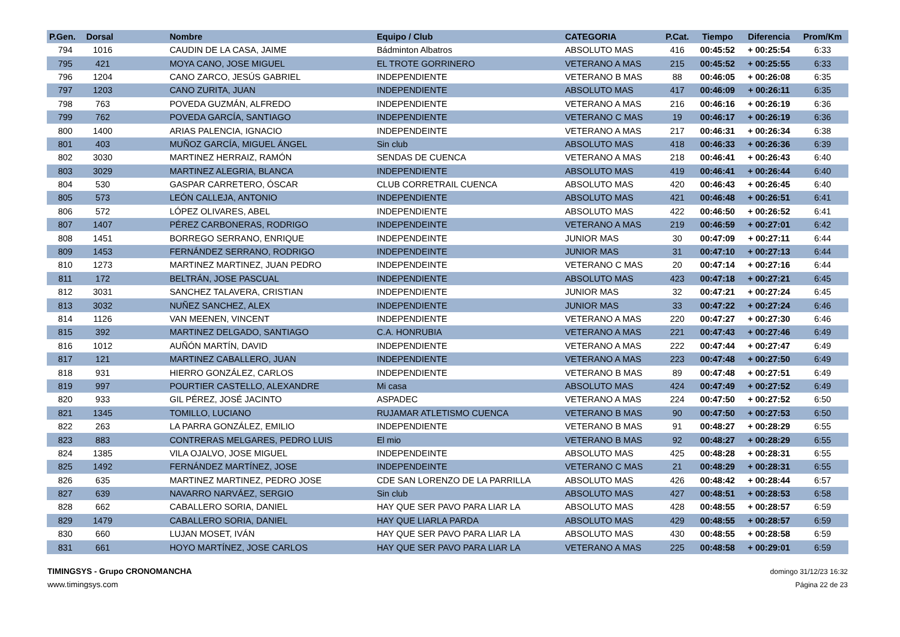| P.Gen. | Dorsal | Nombre | Equipo / Club | CATEGORIA | P.Cat. | Tiempo | Diferencia | Prom/Km |
| --- | --- | --- | --- | --- | --- | --- | --- | --- |
| 794 | 1016 | CAUDIN DE LA CASA, JAIME | Bádminton Albatros | ABSOLUTO MAS | 416 | 00:45:52 | + 00:25:54 | 6:33 |
| 795 | 421 | MOYA CANO, JOSE MIGUEL | EL TROTE GORRINERO | VETERANO A MAS | 215 | 00:45:52 | + 00:25:55 | 6:33 |
| 796 | 1204 | CANO ZARCO, JESÚS GABRIEL | INDEPENDIENTE | VETERANO B MAS | 88 | 00:46:05 | + 00:26:08 | 6:35 |
| 797 | 1203 | CANO ZURITA, JUAN | INDEPENDIENTE | ABSOLUTO MAS | 417 | 00:46:09 | + 00:26:11 | 6:35 |
| 798 | 763 | POVEDA GUZMÁN, ALFREDO | INDEPENDIENTE | VETERANO A MAS | 216 | 00:46:16 | + 00:26:19 | 6:36 |
| 799 | 762 | POVEDA GARCÍA, SANTIAGO | INDEPENDIENTE | VETERANO C MAS | 19 | 00:46:17 | + 00:26:19 | 6:36 |
| 800 | 1400 | ARIAS PALENCIA, IGNACIO | INDEPENDEINTE | VETERANO A MAS | 217 | 00:46:31 | + 00:26:34 | 6:38 |
| 801 | 403 | MUÑOZ GARCÍA, MIGUEL ÁNGEL | Sin club | ABSOLUTO MAS | 418 | 00:46:33 | + 00:26:36 | 6:39 |
| 802 | 3030 | MARTINEZ HERRAIZ, RAMÓN | SENDAS DE CUENCA | VETERANO A MAS | 218 | 00:46:41 | + 00:26:43 | 6:40 |
| 803 | 3029 | MARTINEZ ALEGRIA, BLANCA | INDEPENDIENTE | ABSOLUTO MAS | 419 | 00:46:41 | + 00:26:44 | 6:40 |
| 804 | 530 | GASPAR CARRETERO, ÓSCAR | CLUB CORRETRAIL CUENCA | ABSOLUTO MAS | 420 | 00:46:43 | + 00:26:45 | 6:40 |
| 805 | 573 | LEÓN CALLEJA, ANTONIO | INDEPENDIENTE | ABSOLUTO MAS | 421 | 00:46:48 | + 00:26:51 | 6:41 |
| 806 | 572 | LÓPEZ OLIVARES, ABEL | INDEPENDIENTE | ABSOLUTO MAS | 422 | 00:46:50 | + 00:26:52 | 6:41 |
| 807 | 1407 | PÉREZ CARBONERAS, RODRIGO | INDEPENDEINTE | VETERANO A MAS | 219 | 00:46:59 | + 00:27:01 | 6:42 |
| 808 | 1451 | BORREGO SERRANO, ENRIQUE | INDEPENDEINTE | JUNIOR MAS | 30 | 00:47:09 | + 00:27:11 | 6:44 |
| 809 | 1453 | FERNÁNDEZ SERRANO, RODRIGO | INDEPENDEINTE | JUNIOR MAS | 31 | 00:47:10 | + 00:27:13 | 6:44 |
| 810 | 1273 | MARTINEZ MARTINEZ, JUAN PEDRO | INDEPENDEINTE | VETERANO C MAS | 20 | 00:47:14 | + 00:27:16 | 6:44 |
| 811 | 172 | BELTRÁN, JOSE PASCUAL | INDEPENDIENTE | ABSOLUTO MAS | 423 | 00:47:18 | + 00:27:21 | 6:45 |
| 812 | 3031 | SANCHEZ TALAVERA, CRISTIAN | INDEPENDIENTE | JUNIOR MAS | 32 | 00:47:21 | + 00:27:24 | 6:45 |
| 813 | 3032 | NUÑEZ SANCHEZ, ALEX | INDEPENDIENTE | JUNIOR MAS | 33 | 00:47:22 | + 00:27:24 | 6:46 |
| 814 | 1126 | VAN MEENEN, VINCENT | INDEPENDIENTE | VETERANO A MAS | 220 | 00:47:27 | + 00:27:30 | 6:46 |
| 815 | 392 | MARTINEZ DELGADO, SANTIAGO | C.A. HONRUBIA | VETERANO A MAS | 221 | 00:47:43 | + 00:27:46 | 6:49 |
| 816 | 1012 | AUÑÓN MARTÍN, DAVID | INDEPENDIENTE | VETERANO A MAS | 222 | 00:47:44 | + 00:27:47 | 6:49 |
| 817 | 121 | MARTINEZ CABALLERO, JUAN | INDEPENDIENTE | VETERANO A MAS | 223 | 00:47:48 | + 00:27:50 | 6:49 |
| 818 | 931 | HIERRO GONZÁLEZ, CARLOS | INDEPENDIENTE | VETERANO B MAS | 89 | 00:47:48 | + 00:27:51 | 6:49 |
| 819 | 997 | POURTIER CASTELLO, ALEXANDRE | Mi casa | ABSOLUTO MAS | 424 | 00:47:49 | + 00:27:52 | 6:49 |
| 820 | 933 | GIL PÉREZ, JOSÉ JACINTO | ASPADEC | VETERANO A MAS | 224 | 00:47:50 | + 00:27:52 | 6:50 |
| 821 | 1345 | TOMILLO, LUCIANO | RUJAMAR ATLETISMO CUENCA | VETERANO B MAS | 90 | 00:47:50 | + 00:27:53 | 6:50 |
| 822 | 263 | LA PARRA GONZÁLEZ, EMILIO | INDEPENDIENTE | VETERANO B MAS | 91 | 00:48:27 | + 00:28:29 | 6:55 |
| 823 | 883 | CONTRERAS MELGARES, PEDRO LUIS | El mio | VETERANO B MAS | 92 | 00:48:27 | + 00:28:29 | 6:55 |
| 824 | 1385 | VILA OJALVO, JOSE MIGUEL | INDEPENDEINTE | ABSOLUTO MAS | 425 | 00:48:28 | + 00:28:31 | 6:55 |
| 825 | 1492 | FERNÁNDEZ MARTÍNEZ, JOSE | INDEPENDEINTE | VETERANO C MAS | 21 | 00:48:29 | + 00:28:31 | 6:55 |
| 826 | 635 | MARTINEZ MARTINEZ, PEDRO JOSE | CDE SAN LORENZO DE LA PARRILLA | ABSOLUTO MAS | 426 | 00:48:42 | + 00:28:44 | 6:57 |
| 827 | 639 | NAVARRO NARVÁEZ, SERGIO | Sin club | ABSOLUTO MAS | 427 | 00:48:51 | + 00:28:53 | 6:58 |
| 828 | 662 | CABALLERO SORIA, DANIEL | HAY QUE SER PAVO PARA LIAR LA | ABSOLUTO MAS | 428 | 00:48:55 | + 00:28:57 | 6:59 |
| 829 | 1479 | CABALLERO SORIA, DANIEL | HAY QUE LIARLA PARDA | ABSOLUTO MAS | 429 | 00:48:55 | + 00:28:57 | 6:59 |
| 830 | 660 | LUJAN MOSET, IVÁN | HAY QUE SER PAVO PARA LIAR LA | ABSOLUTO MAS | 430 | 00:48:55 | + 00:28:58 | 6:59 |
| 831 | 661 | HOYO MARTÍNEZ, JOSE CARLOS | HAY QUE SER PAVO PARA LIAR LA | VETERANO A MAS | 225 | 00:48:58 | + 00:29:01 | 6:59 |
TIMINGSYS - Grupo CRONOMANCHA
www.timingsys.com
domingo 31/12/23 16:32
Página 22 de 23